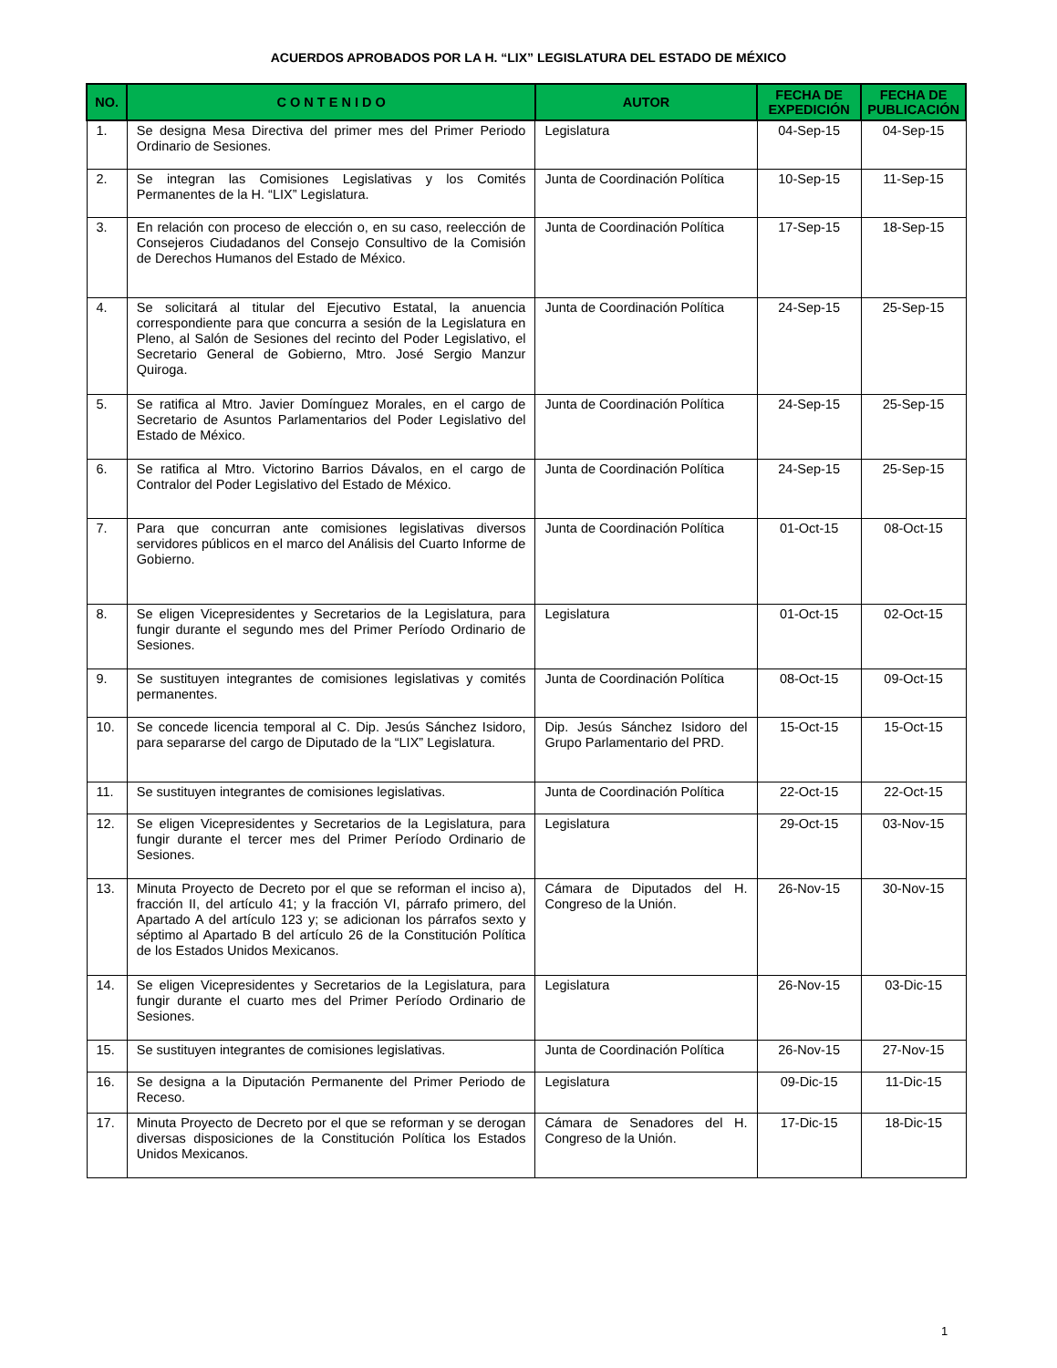ACUERDOS APROBADOS POR LA H. “LIX” LEGISLATURA DEL ESTADO DE MÉXICO
| NO. | C O N T E N I D O | AUTOR | FECHA DE EXPEDICIÓN | FECHA DE PUBLICACIÓN |
| --- | --- | --- | --- | --- |
| 1. | Se designa Mesa Directiva del primer mes del Primer Periodo Ordinario de Sesiones. | Legislatura | 04-Sep-15 | 04-Sep-15 |
| 2. | Se integran las Comisiones Legislativas y los Comités Permanentes de la H. “LIX” Legislatura. | Junta de Coordinación Política | 10-Sep-15 | 11-Sep-15 |
| 3. | En relación con proceso de elección o, en su caso, reelección de Consejeros Ciudadanos del Consejo Consultivo de la Comisión de Derechos Humanos del Estado de México. | Junta de Coordinación Política | 17-Sep-15 | 18-Sep-15 |
| 4. | Se solicitará al titular del Ejecutivo Estatal, la anuencia correspondiente para que concurra a sesión de la Legislatura en Pleno, al Salón de Sesiones del recinto del Poder Legislativo, el Secretario General de Gobierno, Mtro. José Sergio Manzur Quiroga. | Junta de Coordinación Política | 24-Sep-15 | 25-Sep-15 |
| 5. | Se ratifica al Mtro. Javier Domínguez Morales, en el cargo de Secretario de Asuntos Parlamentarios del Poder Legislativo del Estado de México. | Junta de Coordinación Política | 24-Sep-15 | 25-Sep-15 |
| 6. | Se ratifica al Mtro. Victorino Barrios Dávalos, en el cargo de Contralor del Poder Legislativo del Estado de México. | Junta de Coordinación Política | 24-Sep-15 | 25-Sep-15 |
| 7. | Para que concurran ante comisiones legislativas diversos servidores públicos en el marco del Análisis del Cuarto Informe de Gobierno. | Junta de Coordinación Política | 01-Oct-15 | 08-Oct-15 |
| 8. | Se eligen Vicepresidentes y Secretarios de la Legislatura, para fungir durante el segundo mes del Primer Período Ordinario de Sesiones. | Legislatura | 01-Oct-15 | 02-Oct-15 |
| 9. | Se sustituyen integrantes de comisiones legislativas y comités permanentes. | Junta de Coordinación Política | 08-Oct-15 | 09-Oct-15 |
| 10. | Se concede licencia temporal al C. Dip. Jesús Sánchez Isidoro, para separarse del cargo de Diputado de la “LIX” Legislatura. | Dip. Jesús Sánchez Isidoro del Grupo Parlamentario del PRD. | 15-Oct-15 | 15-Oct-15 |
| 11. | Se sustituyen integrantes de comisiones legislativas. | Junta de Coordinación Política | 22-Oct-15 | 22-Oct-15 |
| 12. | Se eligen Vicepresidentes y Secretarios de la Legislatura, para fungir durante el tercer mes del Primer Período Ordinario de Sesiones. | Legislatura | 29-Oct-15 | 03-Nov-15 |
| 13. | Minuta Proyecto de Decreto por el que se reforman el inciso a), fracción II, del artículo 41; y la fracción VI, párrafo primero, del Apartado A del artículo 123 y; se adicionan los párrafos sexto y séptimo al Apartado B del artículo 26 de la Constitución Política de los Estados Unidos Mexicanos. | Cámara de Diputados del H. Congreso de la Unión. | 26-Nov-15 | 30-Nov-15 |
| 14. | Se eligen Vicepresidentes y Secretarios de la Legislatura, para fungir durante el cuarto mes del Primer Período Ordinario de Sesiones. | Legislatura | 26-Nov-15 | 03-Dic-15 |
| 15. | Se sustituyen integrantes de comisiones legislativas. | Junta de Coordinación Política | 26-Nov-15 | 27-Nov-15 |
| 16. | Se designa a la Diputación Permanente del Primer Periodo de Receso. | Legislatura | 09-Dic-15 | 11-Dic-15 |
| 17. | Minuta Proyecto de Decreto por el que se reforman y se derogan diversas disposiciones de la Constitución Política los Estados Unidos Mexicanos. | Cámara de Senadores del H. Congreso de la Unión. | 17-Dic-15 | 18-Dic-15 |
1